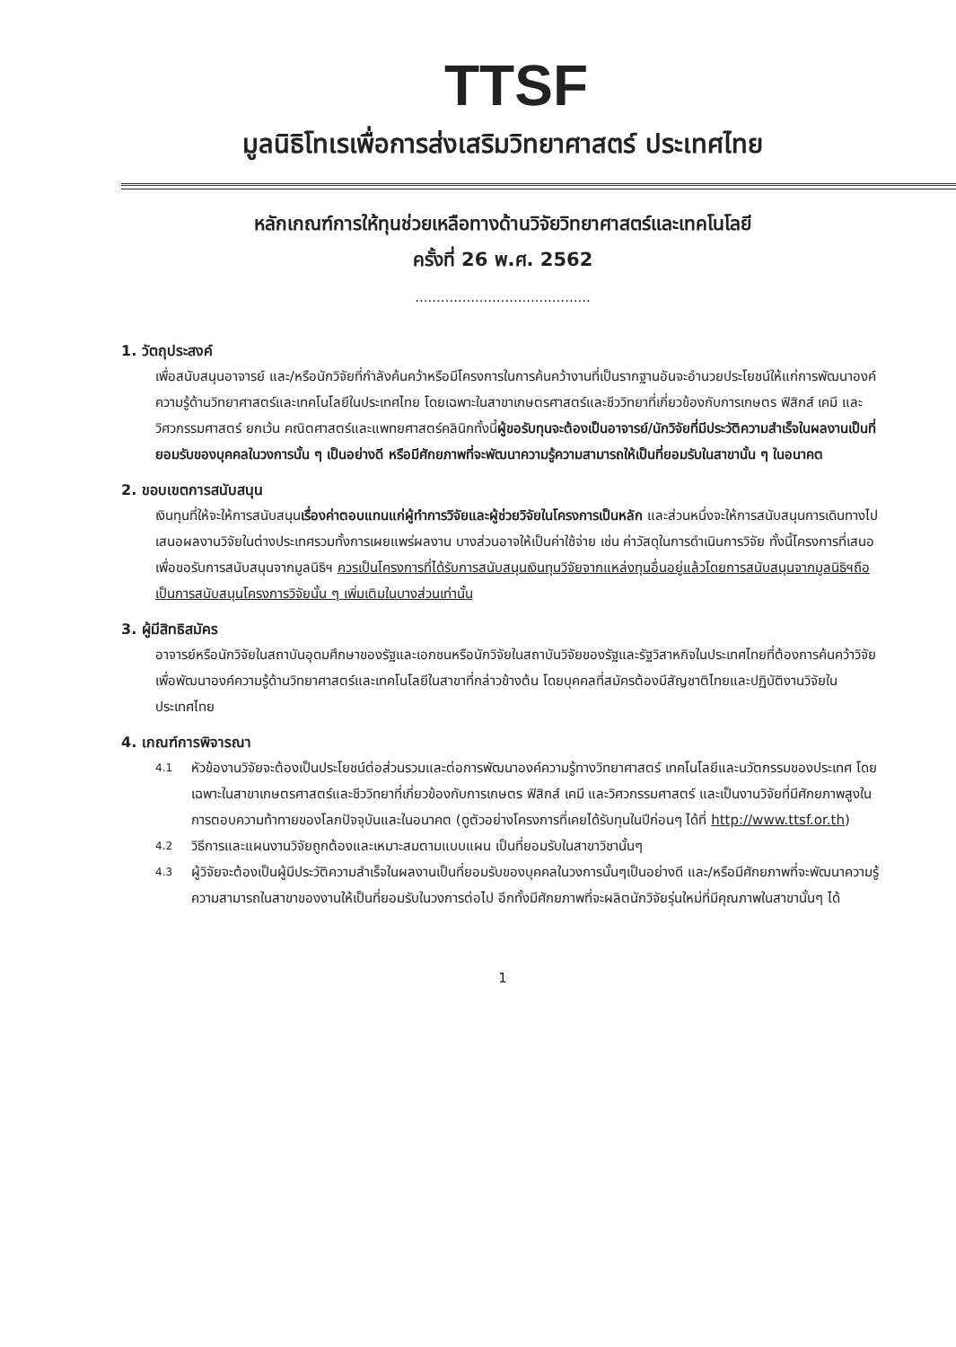TTSF
มูลนิธิโทเรเพื่อการส่งเสริมวิทยาศาสตร์ ประเทศไทย
หลักเกณฑ์การให้ทุนช่วยเหลือทางด้านวิจัยวิทยาศาสตร์และเทคโนโลยี
ครั้งที่ 26 พ.ศ. 2562
.........................................
1. วัตถุประสงค์
เพื่อสนับสนุนอาจารย์ และ/หรือนักวิจัยที่กำลังค้นคว้าหรือมีโครงการในการค้นคว้างานที่เป็นรากฐานอันจะอำนวยประโยชน์ให้แก่การพัฒนาองค์ความรู้ด้านวิทยาศาสตร์และเทคโนโลยีในประเทศไทย โดยเฉพาะในสาขาเกษตรศาสตร์และชีววิทยาที่เกี่ยวข้องกับการเกษตร ฟิสิกส์ เคมี และวิศวกรรมศาสตร์ ยกเว้น คณิตศาสตร์และแพทยศาสตร์คลินิกทั้งนี้ผู้ขอรับทุนจะต้องเป็นอาจารย์/นักวิจัยที่มีประวัติความสำเร็จในผลงานเป็นที่ยอมรับของบุคคลในวงการนั้น ๆ เป็นอย่างดี หรือมีศักยภาพที่จะพัฒนาความรู้ความสามารถให้เป็นที่ยอมรับในสาขานั้น ๆ ในอนาคต
2. ขอบเขตการสนับสนุน
เงินทุนที่ให้จะให้การสนับสนุนเรื่องค่าตอบแทนแก่ผู้ทำการวิจัยและผู้ช่วยวิจัยในโครงการเป็นหลัก และส่วนหนึ่งจะให้การสนับสนุนการเดินทางไปเสนอผลงานวิจัยในต่างประเทศรวมทั้งการเผยแพร่ผลงาน บางส่วนอาจให้เป็นค่าใช้จ่าย เช่น ค่าวัสดุในการดำเนินการวิจัย ทั้งนี้โครงการที่เสนอเพื่อขอรับการสนับสนุนจากมูลนิธิฯ ควรเป็นโครงการที่ได้รับการสนับสนุนเงินทุนวิจัยจากแหล่งทุนอื่นอยู่แล้วโดยการสนับสนุนจากมูลนิธิฯถือเป็นการสนับสนุนโครงการวิจัยนั้น ๆ เพิ่มเติมในบางส่วนเท่านั้น
3. ผู้มีสิทธิสมัคร
อาจารย์หรือนักวิจัยในสถาบันอุดมศึกษาของรัฐและเอกชนหรือนักวิจัยในสถาบันวิจัยของรัฐและรัฐวิสาหกิจในประเทศไทยที่ต้องการค้นคว้าวิจัยเพื่อพัฒนาองค์ความรู้ด้านวิทยาศาสตร์และเทคโนโลยีในสาขาที่กล่าวข้างต้น โดยบุคคลที่สมัครต้องมีสัญชาติไทยและปฏิบัติงานวิจัยในประเทศไทย
4. เกณฑ์การพิจารณา
4.1 หัวข้องานวิจัยจะต้องเป็นประโยชน์ต่อส่วนรวมและต่อการพัฒนาองค์ความรู้ทางวิทยาศาสตร์ เทคโนโลยีและนวัตกรรมของประเทศ โดยเฉพาะในสาขาเกษตรศาสตร์และชีววิทยาที่เกี่ยวข้องกับการเกษตร ฟิสิกส์ เคมี และวิศวกรรมศาสตร์ และเป็นงานวิจัยที่มีศักยภาพสูงในการตอบความท้าทายของโลกปัจจุบันและในอนาคต (ดูตัวอย่างโครงการที่เคยได้รับทุนในปีก่อนๆ ได้ที่ http://www.ttsf.or.th)
4.2 วิธีการและแผนงานวิจัยถูกต้องและเหมาะสมตามแบบแผน เป็นที่ยอมรับในสาขาวิชานั้นๆ
4.3 ผู้วิจัยจะต้องเป็นผู้มีประวัติความสำเร็จในผลงานเป็นที่ยอมรับของบุคคลในวงการนั้นๆเป็นอย่างดี และ/หรือมีศักยภาพที่จะพัฒนาความรู้ความสามารถในสาขาของงานให้เป็นที่ยอมรับในวงการต่อไป อีกทั้งมีศักยภาพที่จะผลิตนักวิจัยรุ่นใหม่ที่มีคุณภาพในสาขานั้นๆ ได้
1